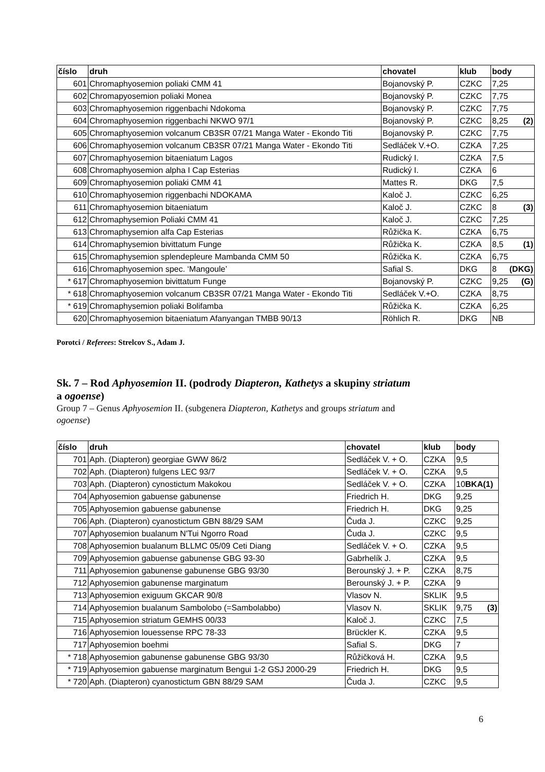| číslo | druh | chovatel | klub | body |
| --- | --- | --- | --- | --- |
| 601 | Chromaphyosemion poliaki CMM 41 | Bojanovský P. | CZKC | 7,25 |
| 602 | Chromapyosemion poliaki Monea | Bojanovský P. | CZKC | 7,75 |
| 603 | Chromaphyosemion riggenbachi Ndokoma | Bojanovský P. | CZKC | 7,75 |
| 604 | Chromaphyosemion riggenbachi NKWO 97/1 | Bojanovský P. | CZKC | 8,25 (2) |
| 605 | Chromaphyosemion volcanum CB3SR 07/21 Manga Water - Ekondo Titi | Bojanovský P. | CZKC | 7,75 |
| 606 | Chromaphyosemion volcanum CB3SR 07/21 Manga Water - Ekondo Titi | Sedláček V.+O. | CZKA | 7,25 |
| 607 | Chromaphyosemion bitaeniatum Lagos | Rudický I. | CZKA | 7,5 |
| 608 | Chromaphyosemion alpha I Cap Esterias | Rudický I. | CZKA | 6 |
| 609 | Chromaphyosemion poliaki CMM 41 | Mattes R. | DKG | 7,5 |
| 610 | Chromaphyosemion riggenbachi NDOKAMA | Kaloč J. | CZKC | 6,25 |
| 611 | Chromaphyosemion bitaeniatum | Kaloč J. | CZKC | 8 (3) |
| 612 | Chromaphysemion Poliaki CMM 41 | Kaloč J. | CZKC | 7,25 |
| 613 | Chromaphysemion alfa Cap Esterias | Růžička K. | CZKA | 6,75 |
| 614 | Chromaphysemion bivittatum Funge | Růžička K. | CZKA | 8,5 (1) |
| 615 | Chromaphysemion splendepleure Mambanda CMM 50 | Růžička K. | CZKA | 6,75 |
| 616 | Chromaphyosemion spec. ‘Mangoule’ | Safial S. | DKG | 8 (DKG) |
| * 617 | Chromaphyosemion bivittatum Funge | Bojanovský P. | CZKC | 9,25 (G) |
| * 618 | Chromaphyosemion volcanum CB3SR 07/21 Manga Water - Ekondo Titi | Sedláček V.+O. | CZKA | 8,75 |
| * 619 | Chromaphysemion poliaki Bolifamba | Růžička K. | CZKA | 6,25 |
| 620 | Chromaphyosemion bitaeniatum Afanyangan TMBB 90/13 | Röhlich R. | DKG | NB |
Porotci / Referees: Strelcov S., Adam J.
Sk. 7 – Rod Aphyosemion II. (podrody Diapteron, Kathetys a skupiny striatum
a ogoense)
Group 7 – Genus Aphyosemion II. (subgenera Diapteron, Kathetys and groups striatum and
ogoense)
| číslo | druh | chovatel | klub | body |
| --- | --- | --- | --- | --- |
| 701 | Aph. (Diapteron) georgiae GWW 86/2 | Sedláček V. + O. | CZKA | 9,5 |
| 702 | Aph. (Diapteron) fulgens LEC 93/7 | Sedláček V. + O. | CZKA | 9,5 |
| 703 | Aph. (Diapteron) cynostictum Makokou | Sedláček V. + O. | CZKA | 10 BKA(1) |
| 704 | Aphyosemion gabuense gabunense | Friedrich H. | DKG | 9,25 |
| 705 | Aphyosemion gabuense gabunense | Friedrich H. | DKG | 9,25 |
| 706 | Aph. (Diapteron) cyanostictum GBN 88/29 SAM | Čuda J. | CZKC | 9,25 |
| 707 | Aphyosemion bualanum N'Tui Ngorro Road | Čuda J. | CZKC | 9,5 |
| 708 | Aphyosemion bualanum BLLMC 05/09 Ceti Diang | Sedláček V. + O. | CZKA | 9,5 |
| 709 | Aphyosemion gabuense gabunense GBG 93-30 | Gabrhelík J. | CZKA | 9,5 |
| 711 | Aphyosemion gabunense gabunense GBG 93/30 | Berounský J. + P. | CZKA | 8,75 |
| 712 | Aphyosemion gabunense marginatum | Berounský J. + P. | CZKA | 9 |
| 713 | Aphyosemion exiguum GKCAR 90/8 | Vlasov N. | SKLIK | 9,5 |
| 714 | Aphyosemion bualanum Sambolobo (=Sambolabbo) | Vlasov N. | SKLIK | 9,75 (3) |
| 715 | Aphyosemion striatum GEMHS 00/33 | Kaloč J. | CZKC | 7,5 |
| 716 | Aphyosemion louessense RPC 78-33 | Brückler K. | CZKA | 9,5 |
| 717 | Aphyosemion boehmi | Safial S. | DKG | 7 |
| * 718 | Aphyosemion gabunense gabunense GBG 93/30 | Růžičková H. | CZKA | 9,5 |
| * 719 | Aphyosemion gabuense marginatum Bengui 1-2 GSJ 2000-29 | Friedrich H. | DKG | 9,5 |
| * 720 | Aph. (Diapteron) cyanostictum GBN 88/29 SAM | Čuda J. | CZKC | 9,5 |
6